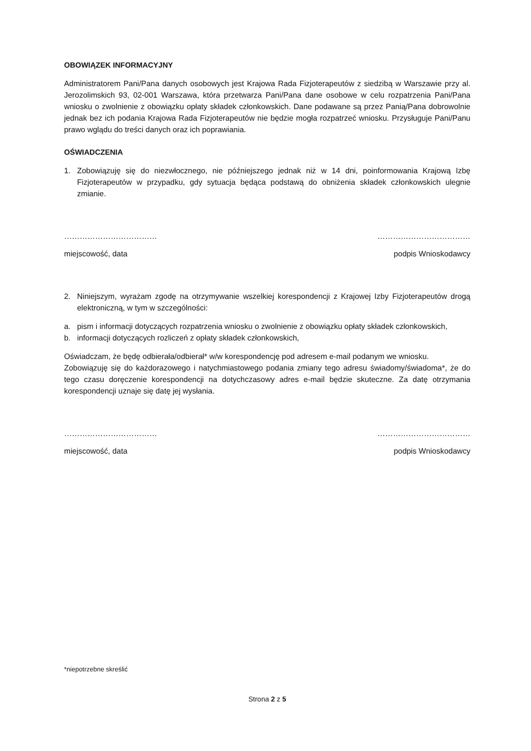OBOWIĄZEK INFORMACYJNY
Administratorem Pani/Pana danych osobowych jest Krajowa Rada Fizjoterapeutów z siedzibą w Warszawie przy al. Jerozolimskich 93, 02-001 Warszawa, która przetwarza Pani/Pana dane osobowe w celu rozpatrzenia Pani/Pana wniosku o zwolnienie z obowiązku opłaty składek członkowskich. Dane podawane są przez Panią/Pana dobrowolnie jednak bez ich podania Krajowa Rada Fizjoterapeutów nie będzie mogła rozpatrzeć wniosku. Przysługuje Pani/Panu prawo wglądu do treści danych oraz ich poprawiania.
OŚWIADCZENIA
1. Zobowiązuję się do niezwłocznego, nie późniejszego jednak niż w 14 dni, poinformowania Krajową Izbę Fizjoterapeutów w przypadku, gdy sytuacja będąca podstawą do obniżenia składek członkowskich ulegnie zmianie.
……………………………… ………………………………
miejscowość, data podpis Wnioskodawcy
2. Niniejszym, wyrażam zgodę na otrzymywanie wszelkiej korespondencji z Krajowej Izby Fizjoterapeutów drogą elektroniczną, w tym w szczególności:
a. pism i informacji dotyczących rozpatrzenia wniosku o zwolnienie z obowiązku opłaty składek członkowskich,
b. informacji dotyczących rozliczeń z opłaty składek członkowskich,
Oświadczam, że będę odbierała/odbierał* w/w korespondencję pod adresem e-mail podanym we wniosku.
Zobowiązuję się do każdorazowego i natychmiastowego podania zmiany tego adresu świadomy/świadoma*, że do tego czasu doręczenie korespondencji na dotychczasowy adres e-mail będzie skuteczne. Za datę otrzymania korespondencji uznaje się datę jej wysłania.
……………………………… ………………………………
miejscowość, data podpis Wnioskodawcy
*niepotrzebne skreślić
Strona 2 z 5